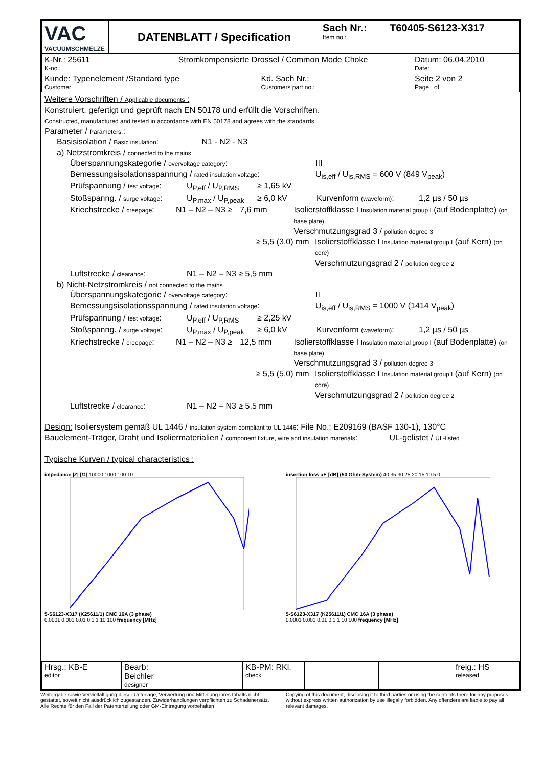| VAC VACUUMSCHMELZE | DATENBLATT / Specification | Sach Nr.: T60405-S6123-X317 Item no.: |
| K-Nr.: 25611 K-no.: | Stromkompensierte Drossel / Common Mode Choke | | Datum: 06.04.2010 Date: |
| Kunde: Typenelement /Standard type Customer | | Kd. Sach Nr.: Customers part no.: | Seite 2 von 2 Page of |
Weitere Vorschriften / Applicable documents :
Konstruiert, gefertigt und geprüft nach EN 50178 und erfüllt die Vorschriften.
Constructed, manufactured and tested in accordance with EN 50178 and agrees with the standards.
Parameter / Parameters::
Basisisolation / Basic insulation: N1 - N2 - N3
a) Netzstromkreis / connected to the mains
Überspannungskategorie / overvoltage category: III
Bemessungsisolationsspannung / rated insulation voltage: U<sub>is,eff</sub> / U<sub>is,RMS</sub> = 600 V (849 V<sub>peak</sub>)
Prüfspannung / test voltage: U<sub>P,eff</sub> / U<sub>P,RMS</sub> ≥ 1,65 kV
Stoßspanng. / surge voltage: U<sub>P,max</sub> / U<sub>P,peak</sub> ≥ 6,0 kV Kurvenform (waveform): 1,2 µs / 50 µs
Kriechstrecke / creepage: N1 – N2 – N3 ≥ 7,6 mm Isolierstoffklasse I Insulation material group I (auf Bodenplatte) (on base plate)
Verschmutzungsgrad 3 / pollution degree 3
≥ 5,5 (3,0) mm Isolierstoffklasse I Insulation material group I (auf Kern) (on core)
Verschmutzungsgrad 2 / pollution degree 2
Luftstrecke / clearance: N1 – N2 – N3 ≥ 5,5 mm
b) Nicht-Netzstromkreis / not connected to the mains
Überspannungskategorie / overvoltage category: II
Bemessungsisolationsspannung / rated insulation voltage: U<sub>is,eff</sub> / U<sub>is,RMS</sub> = 1000 V (1414 V<sub>peak</sub>)
Prüfspannung / test voltage: U<sub>P,eff</sub> / U<sub>P,RMS</sub> ≥ 2,25 kV
Stoßspanng. / surge voltage: U<sub>P,max</sub> / U<sub>P,peak</sub> ≥ 6,0 kV Kurvenform (waveform): 1,2 µs / 50 µs
Kriechstrecke / creepage: N1 – N2 – N3 ≥ 12,5 mm Isolierstoffklasse I Insulation material group I (auf Bodenplatte) (on base plate)
Verschmutzungsgrad 3 / pollution degree 3
≥ 5,5 (5,0) mm Isolierstoffklasse I Insulation material group I (auf Kern) (on core)
Verschmutzungsgrad 2 / pollution degree 2
Luftstrecke / clearance: N1 – N2 – N3 ≥ 5,5 mm
Design: Isoliersystem gemäß UL 1446 / insulation system compliant to UL 1446: File No.: E209169 (BASF 130-1), 130°C
Bauelement-Träger, Draht und Isoliermaterialien / component fixture, wire and insulation materials: UL-gelistet / UL-listed
Typische Kurven / typical characteristics :
impedance |Z| [Ω] 10000 1000 100 10
5-S6123-X317 (K25611/1) CMC 16A (3 phase)
0.0001 0.001 0.01 0.1 1 10 100 frequency [MHz]
insertion loss aE [dB] (50 Ohm-System) 40 35 30 25 20 15 10 5 0
5-S6123-X317 (K25611/1) CMC 16A (3 phase)
0.0001 0.001 0.01 0.1 1 10 100 frequency [MHz]
| Hrsg.: KB-E editor | Bearb: Beichler designer | | KB-PM: RKl. check | | | freig.: HS released |
Weitergabe sowie Vervielfältigung dieser Unterlage, Verwertung und Mitteilung ihres Inhalts nicht gestattet, soweit nicht ausdrücklich zugestanden. Zuwiderhandlungen verpflichten zu Schadenersatz. Alle Rechte für den Fall der Patenterteilung oder GM-Eintragung vorbehalten
Copying of this document, disclosing it to third parties or using the contents there for any purposes without express written authorization by use illegally forbidden. Any offenders are liable to pay all relevant damages.